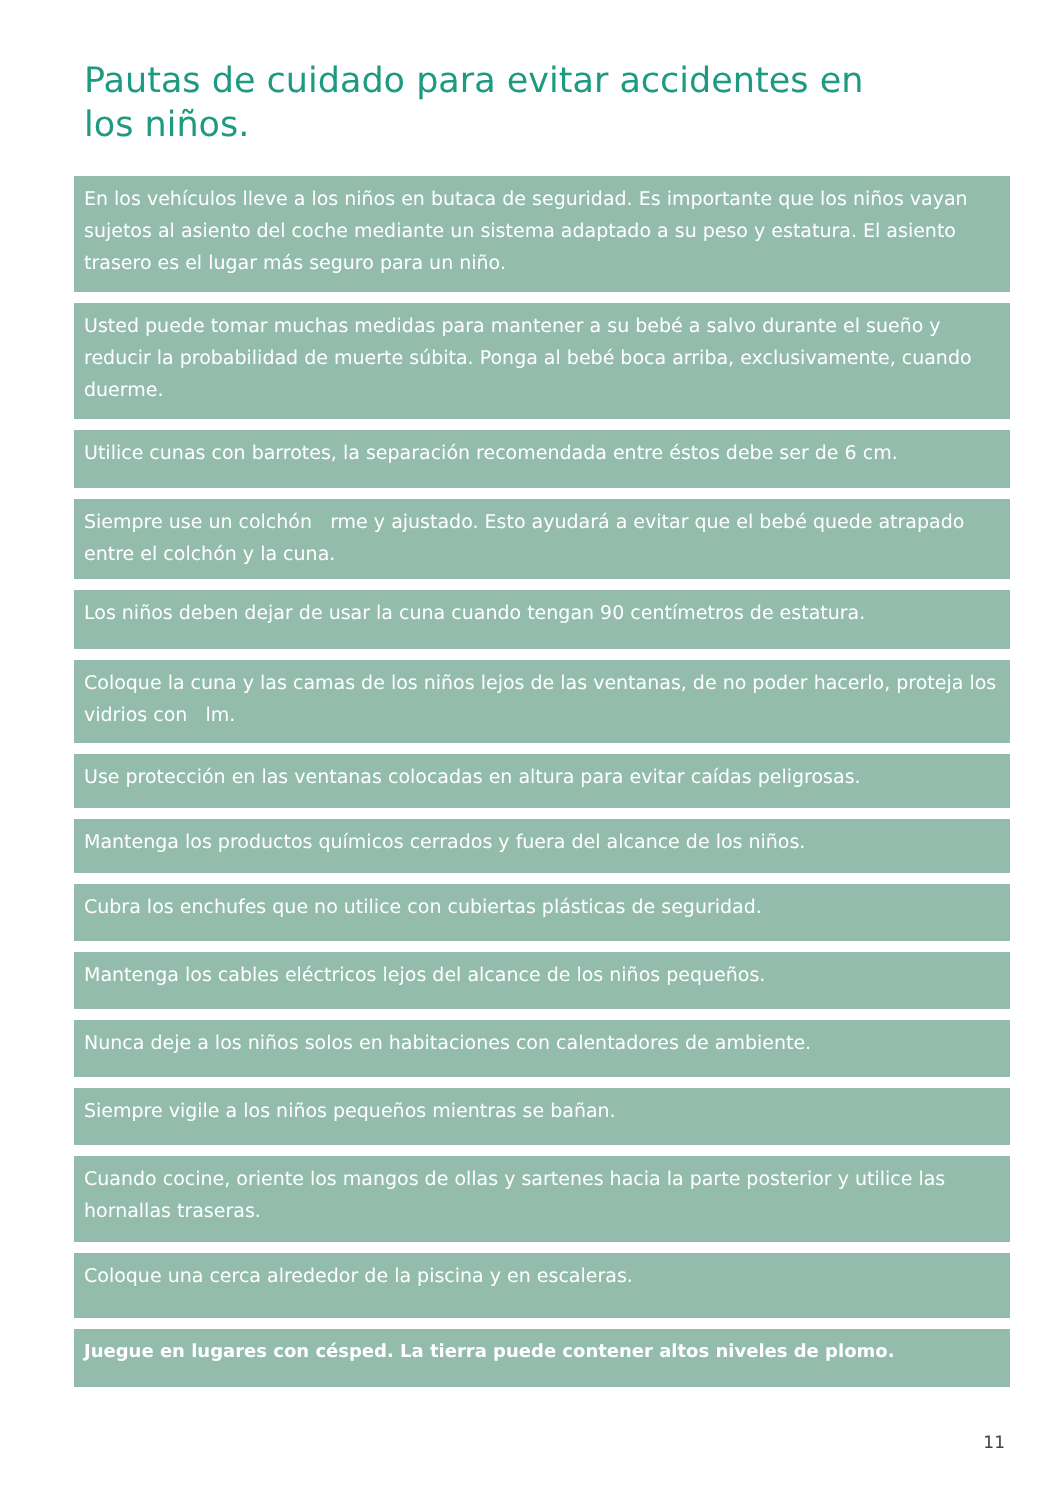Pautas de cuidado para evitar accidentes en los niños.
En los vehículos lleve a los niños en butaca de seguridad. Es importante que los niños vayan sujetos al asiento del coche mediante un sistema adaptado a su peso y estatura. El asiento trasero es el lugar más seguro para un niño.
Usted puede tomar muchas medidas para mantener a su bebé a salvo durante el sueño y reducir la probabilidad de muerte súbita. Ponga al bebé boca arriba, exclusivamente, cuando duerme.
Utilice cunas con barrotes, la separación recomendada entre éstos debe ser de 6 cm.
Siempre use un colchón rme y ajustado. Esto ayudará a evitar que el bebé quede atrapado entre el colchón y la cuna.
Los niños deben dejar de usar la cuna cuando tengan 90 centímetros de estatura.
Coloque la cuna y las camas de los niños lejos de las ventanas, de no poder hacerlo, proteja los vidrios con lm.
Use protección en las ventanas colocadas en altura para evitar caídas peligrosas.
Mantenga los productos químicos cerrados y fuera del alcance de los niños.
Cubra los enchufes que no utilice con cubiertas plásticas de seguridad.
Mantenga los cables eléctricos lejos del alcance de los niños pequeños.
Nunca deje a los niños solos en habitaciones con calentadores de ambiente.
Siempre vigile a los niños pequeños mientras se bañan.
Cuando cocine, oriente los mangos de ollas y sartenes hacia la parte posterior y utilice las hornallas traseras.
Coloque una cerca alrededor de la piscina y en escaleras.
Juegue en lugares con césped. La tierra puede contener altos niveles de plomo.
11